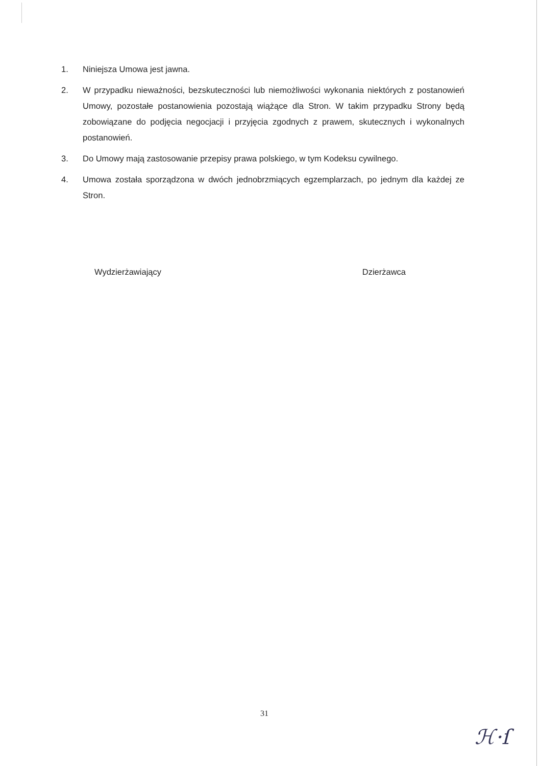1. Niniejsza Umowa jest jawna.
2. W przypadku nieważności, bezskuteczności lub niemożliwości wykonania niektórych z postanowień Umowy, pozostałe postanowienia pozostają wiążące dla Stron. W takim przypadku Strony będą zobowiązane do podjęcia negocjacji i przyjęcia zgodnych z prawem, skutecznych i wykonalnych postanowień.
3. Do Umowy mają zastosowanie przepisy prawa polskiego, w tym Kodeksu cywilnego.
4. Umowa została sporządzona w dwóch jednobrzmiących egzemplarzach, po jednym dla każdej ze Stron.
Wydzierżawiający Dzierżawca
31
ℋ·ſ